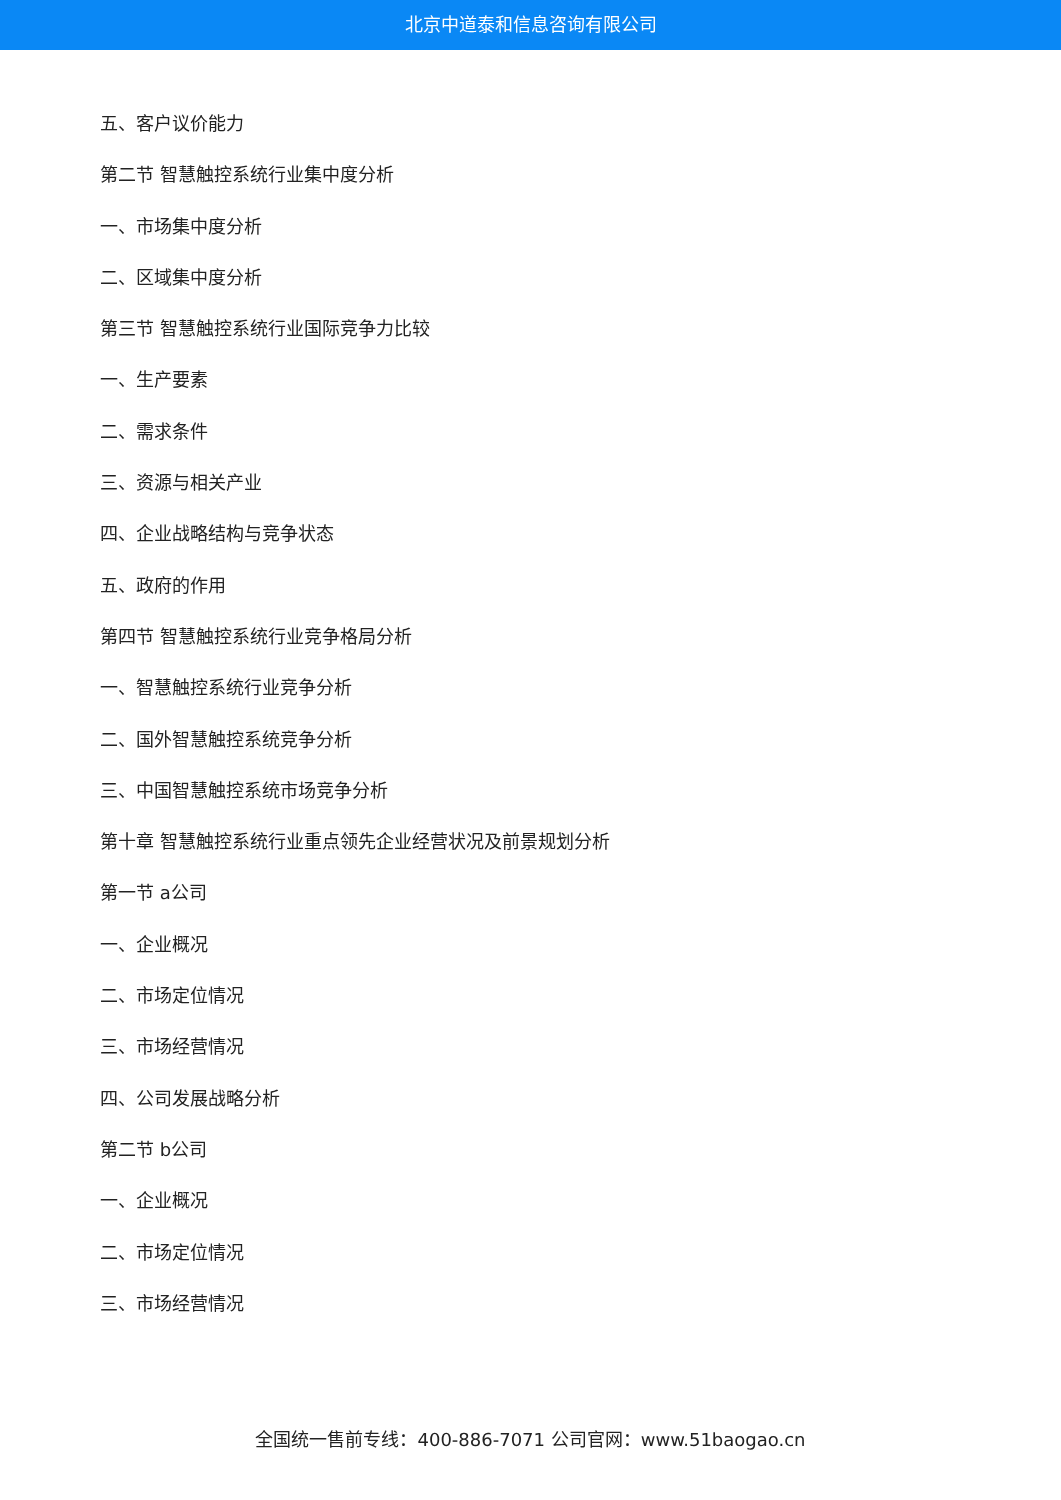北京中道泰和信息咨询有限公司
五、客户议价能力
第二节 智慧触控系统行业集中度分析
一、市场集中度分析
二、区域集中度分析
第三节 智慧触控系统行业国际竞争力比较
一、生产要素
二、需求条件
三、资源与相关产业
四、企业战略结构与竞争状态
五、政府的作用
第四节 智慧触控系统行业竞争格局分析
一、智慧触控系统行业竞争分析
二、国外智慧触控系统竞争分析
三、中国智慧触控系统市场竞争分析
第十章 智慧触控系统行业重点领先企业经营状况及前景规划分析
第一节 a公司
一、企业概况
二、市场定位情况
三、市场经营情况
四、公司发展战略分析
第二节 b公司
一、企业概况
二、市场定位情况
三、市场经营情况
全国统一售前专线：400-886-7071 公司官网：www.51baogao.cn